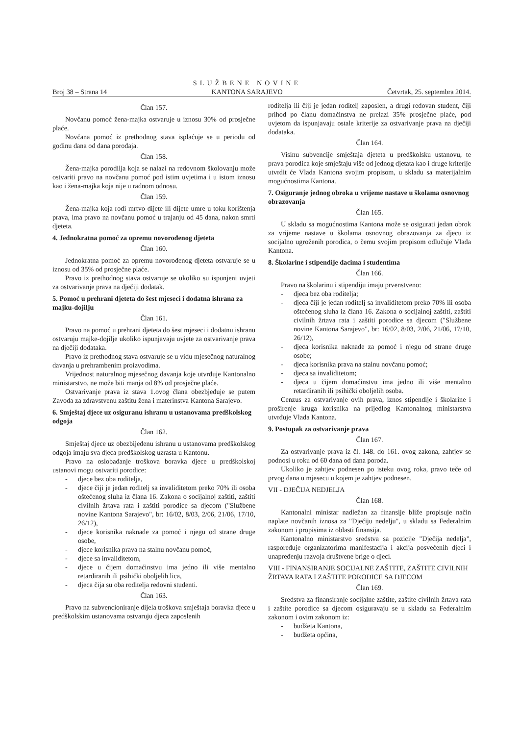Broj 38 – Strana 14 SLUŽBENE NOVINE
KANTONA SARAJEVO Četvrtak, 25. septembra 2014.
Član 157.
Novčanu pomoć žena-majka ostvaruje u iznosu 30% od prosječne plaće.
Novčana pomoć iz prethodnog stava isplaćuje se u periodu od godinu dana od dana porođaja.
Član 158.
Žena-majka porodilja koja se nalazi na redovnom školovanju može ostvariti pravo na novčanu pomoć pod istim uvjetima i u istom iznosu kao i žena-majka koja nije u radnom odnosu.
Član 159.
Žena-majka koja rodi mrtvo dijete ili dijete umre u toku korištenja prava, ima pravo na novčanu pomoć u trajanju od 45 dana, nakon smrti djeteta.
4. Jednokratna pomoć za opremu novorođenog djeteta
Član 160.
Jednokratna pomoć za opremu novorođenog djeteta ostvaruje se u iznosu od 35% od prosječne plaće.
Pravo iz prethodnog stava ostvaruje se ukoliko su ispunjeni uvjeti za ostvarivanje prava na dječiji dodatak.
5. Pomoć u prehrani djeteta do šest mjeseci i dodatna ishrana za majku-dojilju
Član 161.
Pravo na pomoć u prehrani djeteta do šest mjeseci i dodatnu ishranu ostvaruju majke-dojilje ukoliko ispunjavaju uvjete za ostvarivanje prava na dječiji dodataka.
Pravo iz prethodnog stava ostvaruje se u vidu mjesečnog naturalnog davanja u prehrambenim proizvodima.
Vrijednost naturalnog mjesečnog davanja koje utvrđuje Kantonalno ministarstvo, ne može biti manja od 8% od prosječne plaće.
Ostvarivanje prava iz stava 1.ovog člana obezbjeđuje se putem Zavoda za zdravstvenu zaštitu žena i materinstva Kantona Sarajevo.
6. Smještaj djece uz osiguranu ishranu u ustanovama predškolskog odgoja
Član 162.
Smještaj djece uz obezbijeđenu ishranu u ustanovama predškolskog odgoja imaju sva djeca predškolskog uzrasta u Kantonu.
Pravo na oslobađanje troškova boravka djece u predškolskoj ustanovi mogu ostvariti porodice:
- djece bez oba roditelja,
- djece čiji je jedan roditelj sa invaliditetom preko 70% ili osoba oštećenog sluha iz člana 16. Zakona o socijalnoj zaštiti, zaštiti civilnih žrtava rata i zaštiti porodice sa djecom ("Službene novine Kantona Sarajevo", br: 16/02, 8/03, 2/06, 21/06, 17/10, 26/12),
- djece korisnika naknade za pomoć i njegu od strane druge osobe,
- djece korisnika prava na stalnu novčanu pomoć,
- djece sa invaliditetom,
- djece u čijem domaćinstvu ima jedno ili više mentalno retardiranih ili psihički oboljelih lica,
- djeca čija su oba roditelja redovni studenti.
Član 163.
Pravo na subvencioniranje dijela troškova smještaja boravka djece u predškolskim ustanovama ostvaruju djeca zaposlenih
roditelja ili čiji je jedan roditelj zaposlen, a drugi redovan student, čiji prihod po članu domaćinstva ne prelazi 35% prosječne plaće, pod uvjetom da ispunjavaju ostale kriterije za ostvarivanje prava na dječiji dodataka.
Član 164.
Visinu subvencije smještaja djeteta u predškolsku ustanovu, te prava porodica koje smještaju više od jednog djetata kao i druge kriterije utvrdit će Vlada Kantona svojim propisom, u skladu sa materijalnim mogućnostima Kantona.
7. Osiguranje jednog obroka u vrijeme nastave u školama osnovnog obrazovanja
Član 165.
U skladu sa mogućnostima Kantona može se osigurati jedan obrok za vrijeme nastave u školama osnovnog obrazovanja za djecu iz socijalno ugroženih porodica, o čemu svojim propisom odlučuje Vlada Kantona.
8. Školarine i stipendije đacima i studentima
Član 166.
Pravo na školarinu i stipendiju imaju prvenstveno:
- djeca bez oba roditelja;
- djeca čiji je jedan roditelj sa invaliditetom preko 70% ili osoba oštećenog sluha iz člana 16. Zakona o socijalnoj zaštiti, zaštiti civilnih žrtava rata i zaštiti porodice sa djecom ("Službene novine Kantona Sarajevo", br: 16/02, 8/03, 2/06, 21/06, 17/10, 26/12),
- djeca korisnika naknade za pomoć i njegu od strane druge osobe;
- djeca korisnika prava na stalnu novčanu pomoć;
- djeca sa invaliditetom;
- djeca u čijem domaćinstvu ima jedno ili više mentalno retardiranih ili psihički oboljelih osoba.
Cenzus za ostvarivanje ovih prava, iznos stipendije i školarine i proširenje kruga korisnika na prijedlog Kantonalnog ministarstva utvrđuje Vlada Kantona.
9. Postupak za ostvarivanje prava
Član 167.
Za ostvarivanje prava iz čl. 148. do 161. ovog zakona, zahtjev se podnosi u roku od 60 dana od dana poroda.
Ukoliko je zahtjev podnesen po isteku ovog roka, pravo teče od prvog dana u mjesecu u kojem je zahtjev podnesen.
VII - DJEČIJA NEDJELJA
Član 168.
Kantonalni ministar nadležan za finansije bliže propisuje način naplate novčanih iznosa za "Dječiju nedelju", u skladu sa Federalnim zakonom i propisima iz oblasti finansija.
Kantonalno ministarstvo sredstva sa pozicije "Dječija nedelja", raspoređuje organizatorima manifestacija i akcija posvećenih djeci i unapređenju razvoja društvene brige o djeci.
VIII - FINANSIRANJE SOCIJALNE ZAŠTITE, ZAŠTITE CIVILNIH ŽRTAVA RATA I ZAŠTITE PORODICE SA DJECOM
Član 169.
Sredstva za finansiranje socijalne zaštite, zaštite civilnih žrtava rata i zaštite porodice sa djecom osiguravaju se u skladu sa Federalnim zakonom i ovim zakonom iz:
- budžeta Kantona,
- budžeta općina,